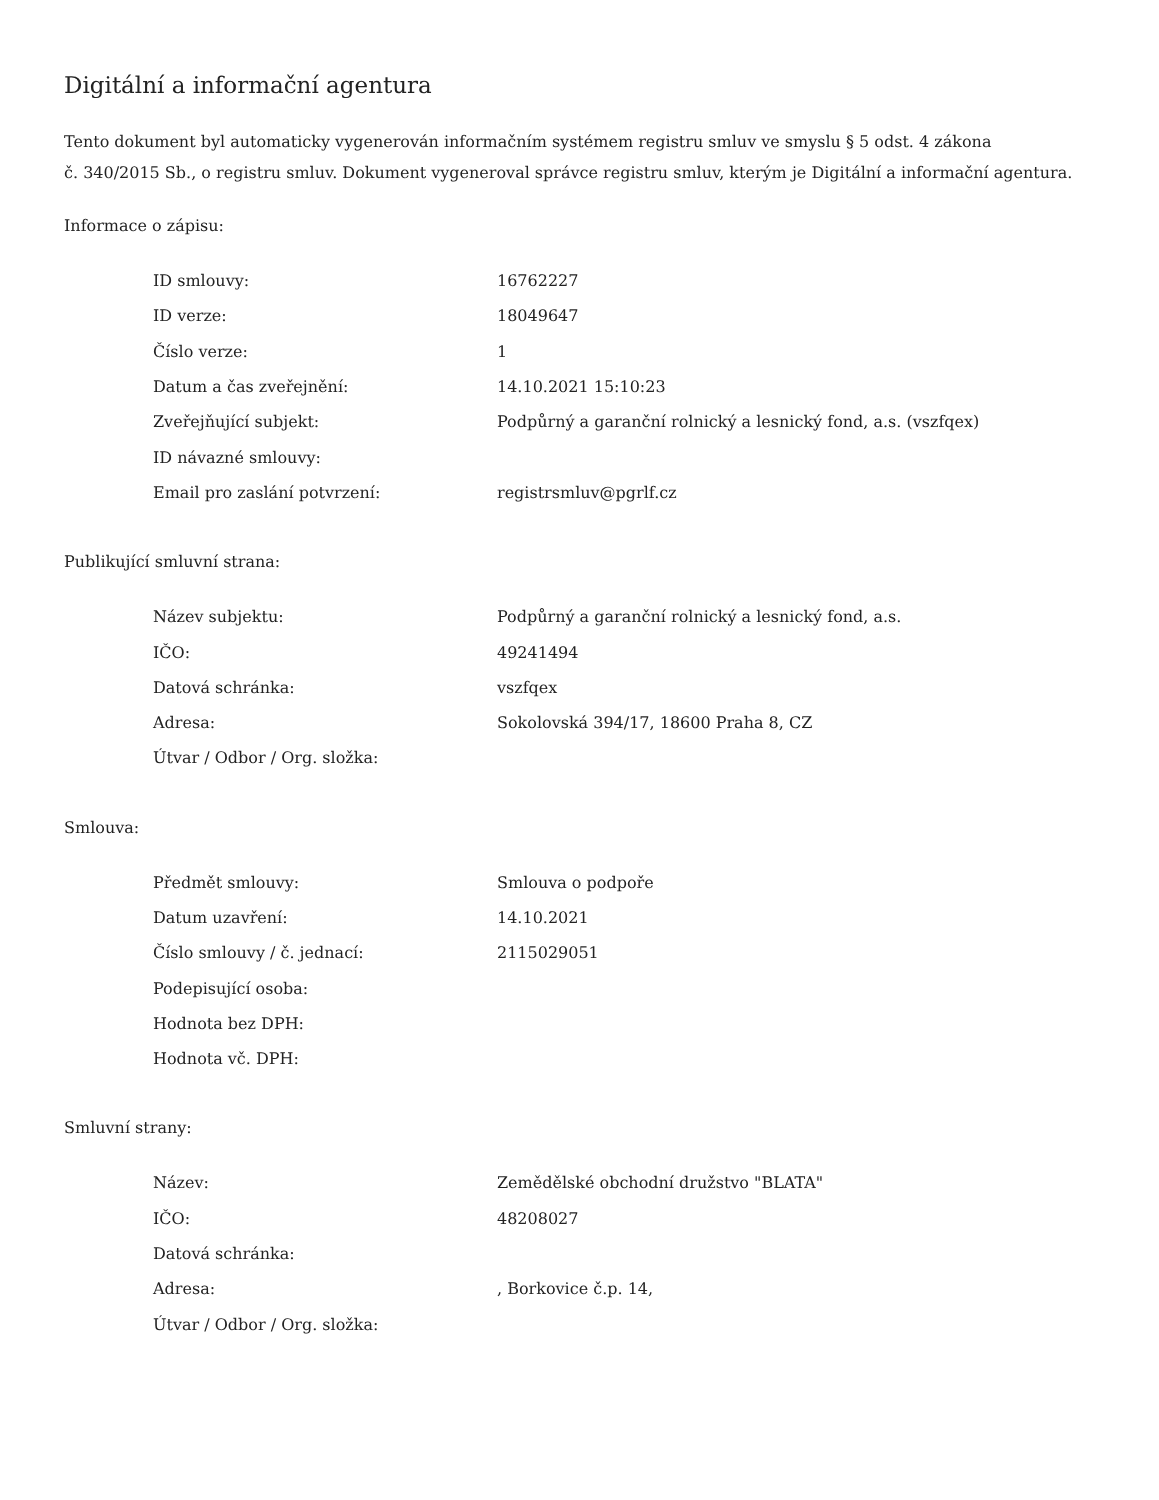Digitální a informační agentura
Tento dokument byl automaticky vygenerován informačním systémem registru smluv ve smyslu § 5 odst. 4 zákona
č. 340/2015 Sb., o registru smluv. Dokument vygeneroval správce registru smluv, kterým je Digitální a informační agentura.
Informace o zápisu:
| ID smlouvy: | 16762227 |
| ID verze: | 18049647 |
| Číslo verze: | 1 |
| Datum a čas zveřejnění: | 14.10.2021 15:10:23 |
| Zveřejňující subjekt: | Podpůrný a garanční rolnický a lesnický fond, a.s. (vszfqex) |
| ID návazné smlouvy: | |
| Email pro zaslání potvrzení: | registrsmluv@pgrlf.cz |
Publikující smluvní strana:
| Název subjektu: | Podpůrný a garanční rolnický a lesnický fond, a.s. |
| IČO: | 49241494 |
| Datová schránka: | vszfqex |
| Adresa: | Sokolovská 394/17, 18600 Praha 8, CZ |
| Útvar / Odbor / Org. složka: | |
Smlouva:
| Předmět smlouvy: | Smlouva o podpoře |
| Datum uzavření: | 14.10.2021 |
| Číslo smlouvy / č. jednací: | 2115029051 |
| Podepisující osoba: | |
| Hodnota bez DPH: | |
| Hodnota vč. DPH: | |
Smluvní strany:
| Název: | Zemědělské obchodní družstvo "BLATA" |
| IČO: | 48208027 |
| Datová schránka: | |
| Adresa: | , Borkovice č.p. 14, |
| Útvar / Odbor / Org. složka: | |